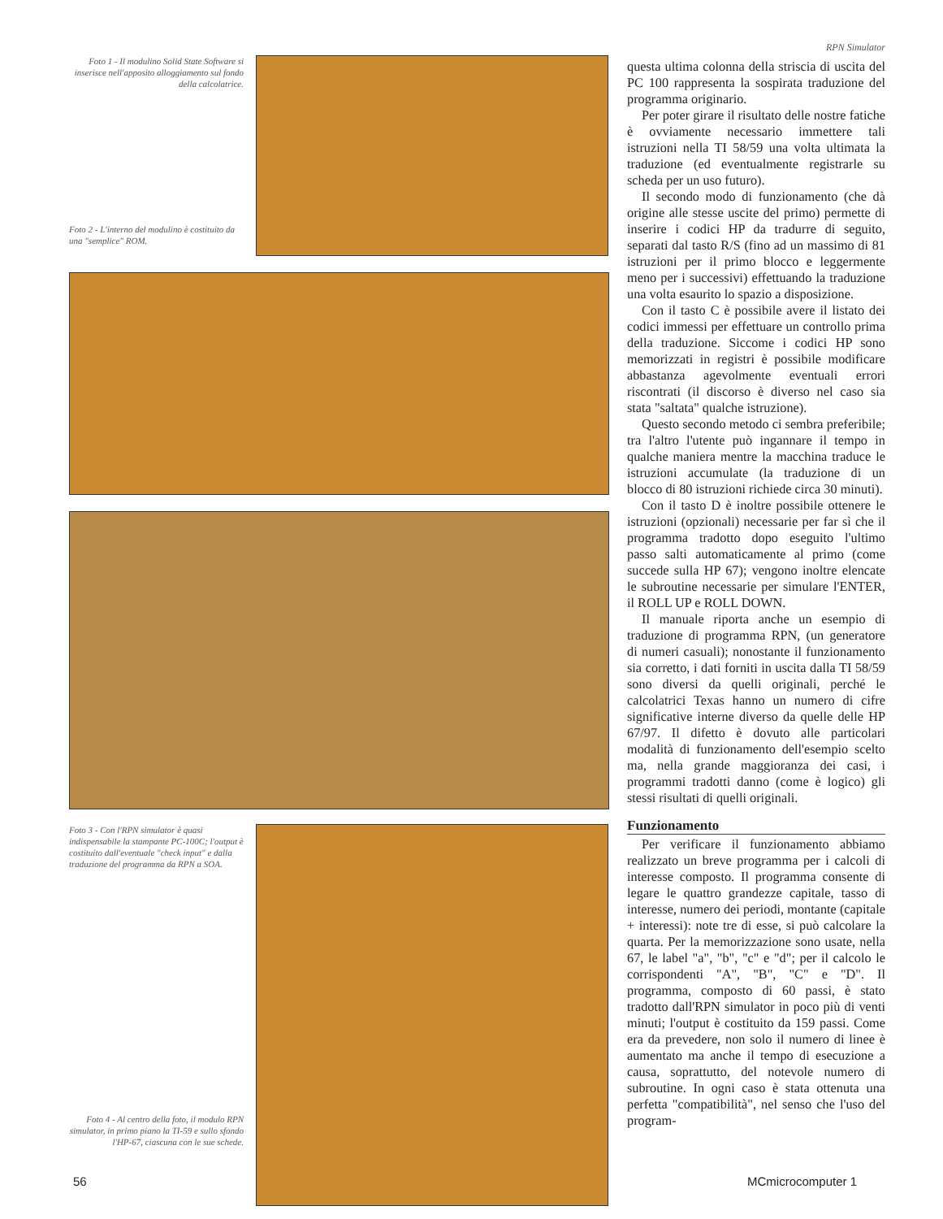Foto 1 - Il modulino Solid State Software si inserisce nell'apposito alloggiamento sul fondo della calcolatrice.
Foto 2 - L'interno del modulino è costituito da una "semplice" ROM.
Foto 3 - Con l'RPN simulator è quasi indispensabile la stampante PC-100C; l'output è costituito dall'eventuale "check input" e dalla traduzione del programma da RPN a SOA.
Foto 4 - Al centro della foto, il modulo RPN simulator, in primo piano la TI-59 e sullo sfondo l'HP-67, ciascuna con le sue schede.
RPN Simulator
questa ultima colonna della striscia di uscita del PC 100 rappresenta la sospirata traduzione del programma originario.
Per poter girare il risultato delle nostre fatiche è ovviamente necessario immettere tali istruzioni nella TI 58/59 una volta ultimata la traduzione (ed eventualmente registrarle su scheda per un uso futuro).
Il secondo modo di funzionamento (che dà origine alle stesse uscite del primo) permette di inserire i codici HP da tradurre di seguito, separati dal tasto R/S (fino ad un massimo di 81 istruzioni per il primo blocco e leggermente meno per i successivi) effettuando la traduzione una volta esaurito lo spazio a disposizione.
Con il tasto C è possibile avere il listato dei codici immessi per effettuare un controllo prima della traduzione. Siccome i codici HP sono memorizzati in registri è possibile modificare abbastanza agevolmente eventuali errori riscontrati (il discorso è diverso nel caso sia stata "saltata" qualche istruzione).
Questo secondo metodo ci sembra preferibile; tra l'altro l'utente può ingannare il tempo in qualche maniera mentre la macchina traduce le istruzioni accumulate (la traduzione di un blocco di 80 istruzioni richiede circa 30 minuti).
Con il tasto D è inoltre possibile ottenere le istruzioni (opzionali) necessarie per far sì che il programma tradotto dopo eseguito l'ultimo passo salti automaticamente al primo (come succede sulla HP 67); vengono inoltre elencate le subroutine necessarie per simulare l'ENTER, il ROLL UP e ROLL DOWN.
Il manuale riporta anche un esempio di traduzione di programma RPN, (un generatore di numeri casuali); nonostante il funzionamento sia corretto, i dati forniti in uscita dalla TI 58/59 sono diversi da quelli originali, perché le calcolatrici Texas hanno un numero di cifre significative interne diverso da quelle delle HP 67/97. Il difetto è dovuto alle particolari modalità di funzionamento dell'esempio scelto ma, nella grande maggioranza dei casi, i programmi tradotti danno (come è logico) gli stessi risultati di quelli originali.
Funzionamento
Per verificare il funzionamento abbiamo realizzato un breve programma per i calcoli di interesse composto. Il programma consente di legare le quattro grandezze capitale, tasso di interesse, numero dei periodi, montante (capitale + interessi): note tre di esse, si può calcolare la quarta. Per la memorizzazione sono usate, nella 67, le label "a", "b", "c" e "d"; per il calcolo le corrispondenti "A", "B", "C" e "D". Il programma, composto di 60 passi, è stato tradotto dall'RPN simulator in poco più di venti minuti; l'output è costituito da 159 passi. Come era da prevedere, non solo il numero di linee è aumentato ma anche il tempo di esecuzione a causa, soprattutto, del notevole numero di subroutine. In ogni caso è stata ottenuta una perfetta "compatibilità", nel senso che l'uso del program-
56 MCmicrocomputer 1